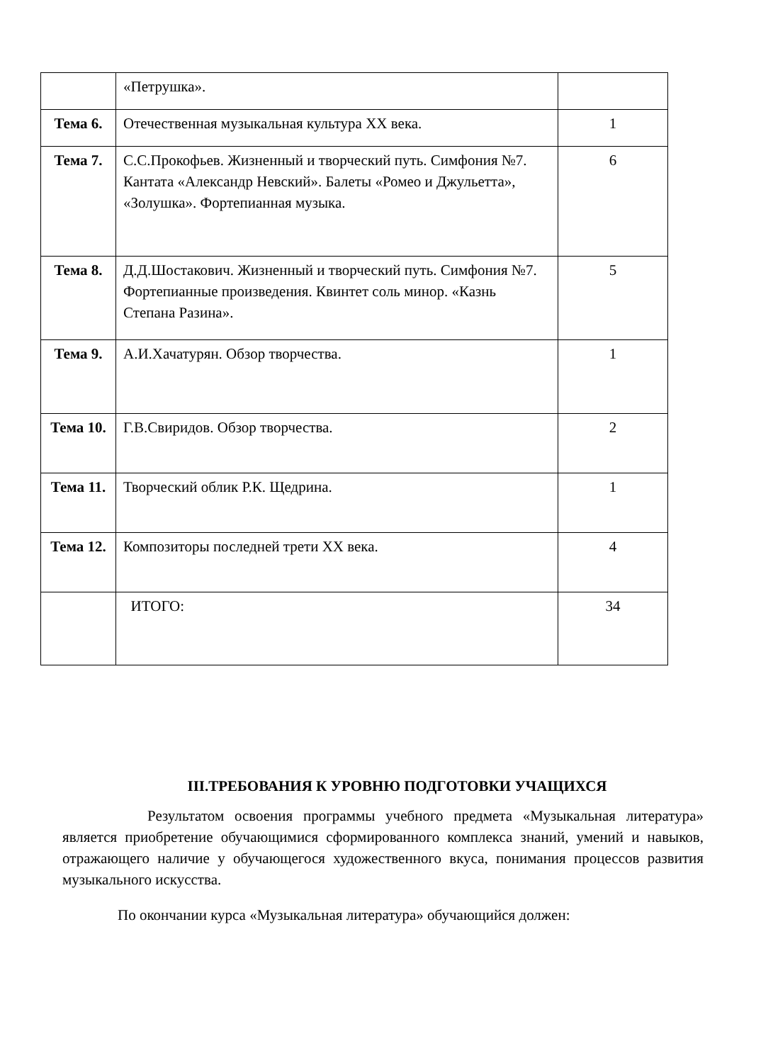| | «Петрушка». | |
| Тема 6. | Отечественная музыкальная культура ХХ века. | 1 |
| Тема 7. | С.С.Прокофьев. Жизненный и творческий путь. Симфония №7. Кантата «Александр Невский». Балеты «Ромео и Джульетта», «Золушка». Фортепианная музыка. | 6 |
| Тема 8. | Д.Д.Шостакович. Жизненный и творческий путь. Симфония №7. Фортепианные произведения. Квинтет соль минор. «Казнь Степана Разина». | 5 |
| Тема 9. | А.И.Хачатурян. Обзор творчества. | 1 |
| Тема 10. | Г.В.Свиридов. Обзор творчества. | 2 |
| Тема 11. | Творческий облик Р.К. Щедрина. | 1 |
| Тема 12. | Композиторы последней трети ХХ века. | 4 |
| | ИТОГО: | 34 |
III.ТРЕБОВАНИЯ К УРОВНЮ ПОДГОТОВКИ УЧАЩИХСЯ
Результатом освоения программы учебного предмета «Музыкальная литература» является приобретение обучающимися сформированного комплекса знаний, умений и навыков, отражающего наличие у обучающегося художественного вкуса, понимания процессов развития музыкального искусства.
По окончании курса «Музыкальная литература» обучающийся должен: